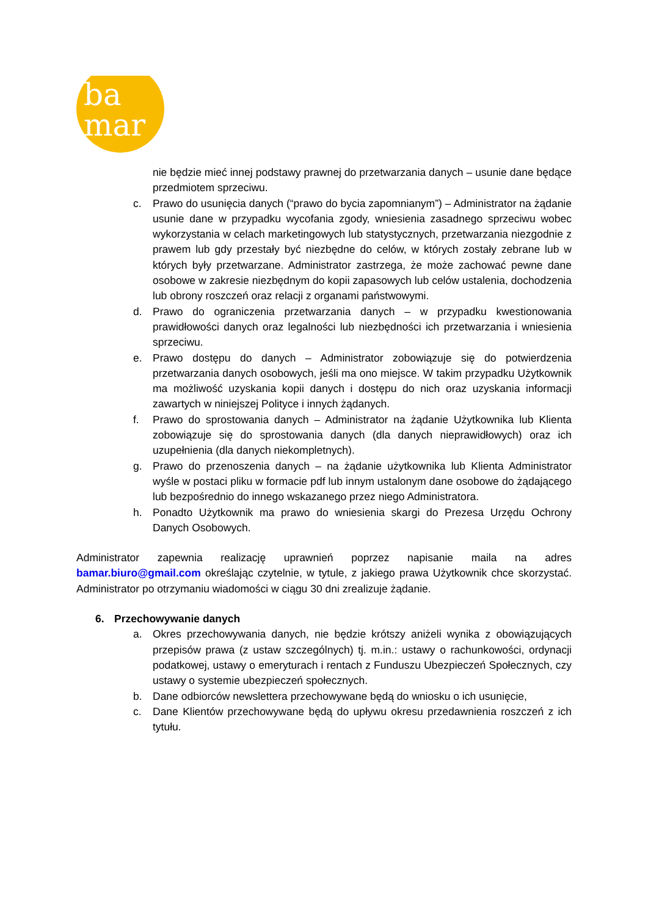ba
mar
nie będzie mieć innej podstawy prawnej do przetwarzania danych – usunie dane będące przedmiotem sprzeciwu.
c. Prawo do usunięcia danych (“prawo do bycia zapomnianym”) – Administrator na żądanie usunie dane w przypadku wycofania zgody, wniesienia zasadnego sprzeciwu wobec wykorzystania w celach marketingowych lub statystycznych, przetwarzania niezgodnie z prawem lub gdy przestały być niezbędne do celów, w których zostały zebrane lub w których były przetwarzane. Administrator zastrzega, że może zachować pewne dane osobowe w zakresie niezbędnym do kopii zapasowych lub celów ustalenia, dochodzenia lub obrony roszczeń oraz relacji z organami państwowymi.
d. Prawo do ograniczenia przetwarzania danych – w przypadku kwestionowania prawidłowości danych oraz legalności lub niezbędności ich przetwarzania i wniesienia sprzeciwu.
e. Prawo dostępu do danych – Administrator zobowiązuje się do potwierdzenia przetwarzania danych osobowych, jeśli ma ono miejsce. W takim przypadku Użytkownik ma możliwość uzyskania kopii danych i dostępu do nich oraz uzyskania informacji zawartych w niniejszej Polityce i innych żądanych.
f. Prawo do sprostowania danych – Administrator na żądanie Użytkownika lub Klienta zobowiązuje się do sprostowania danych (dla danych nieprawidłowych) oraz ich uzupełnienia (dla danych niekompletnych).
g. Prawo do przenoszenia danych – na żądanie użytkownika lub Klienta Administrator wyśle w postaci pliku w formacie pdf lub innym ustalonym dane osobowe do żądającego lub bezpośrednio do innego wskazanego przez niego Administratora.
h. Ponadto Użytkownik ma prawo do wniesienia skargi do Prezesa Urzędu Ochrony Danych Osobowych.
Administrator zapewnia realizację uprawnień poprzez napisanie maila na adres bamar.biuro@gmail.com określając czytelnie, w tytule, z jakiego prawa Użytkownik chce skorzystać. Administrator po otrzymaniu wiadomości w ciągu 30 dni zrealizuje żądanie.
6. Przechowywanie danych
a. Okres przechowywania danych, nie będzie krótszy aniżeli wynika z obowiązujących przepisów prawa (z ustaw szczególnych) tj. m.in.: ustawy o rachunkowości, ordynacji podatkowej, ustawy o emeryturach i rentach z Funduszu Ubezpieczeń Społecznych, czy ustawy o systemie ubezpieczeń społecznych.
b. Dane odbiorców newslettera przechowywane będą do wniosku o ich usunięcie,
c. Dane Klientów przechowywane będą do upływu okresu przedawnienia roszczeń z ich tytułu.